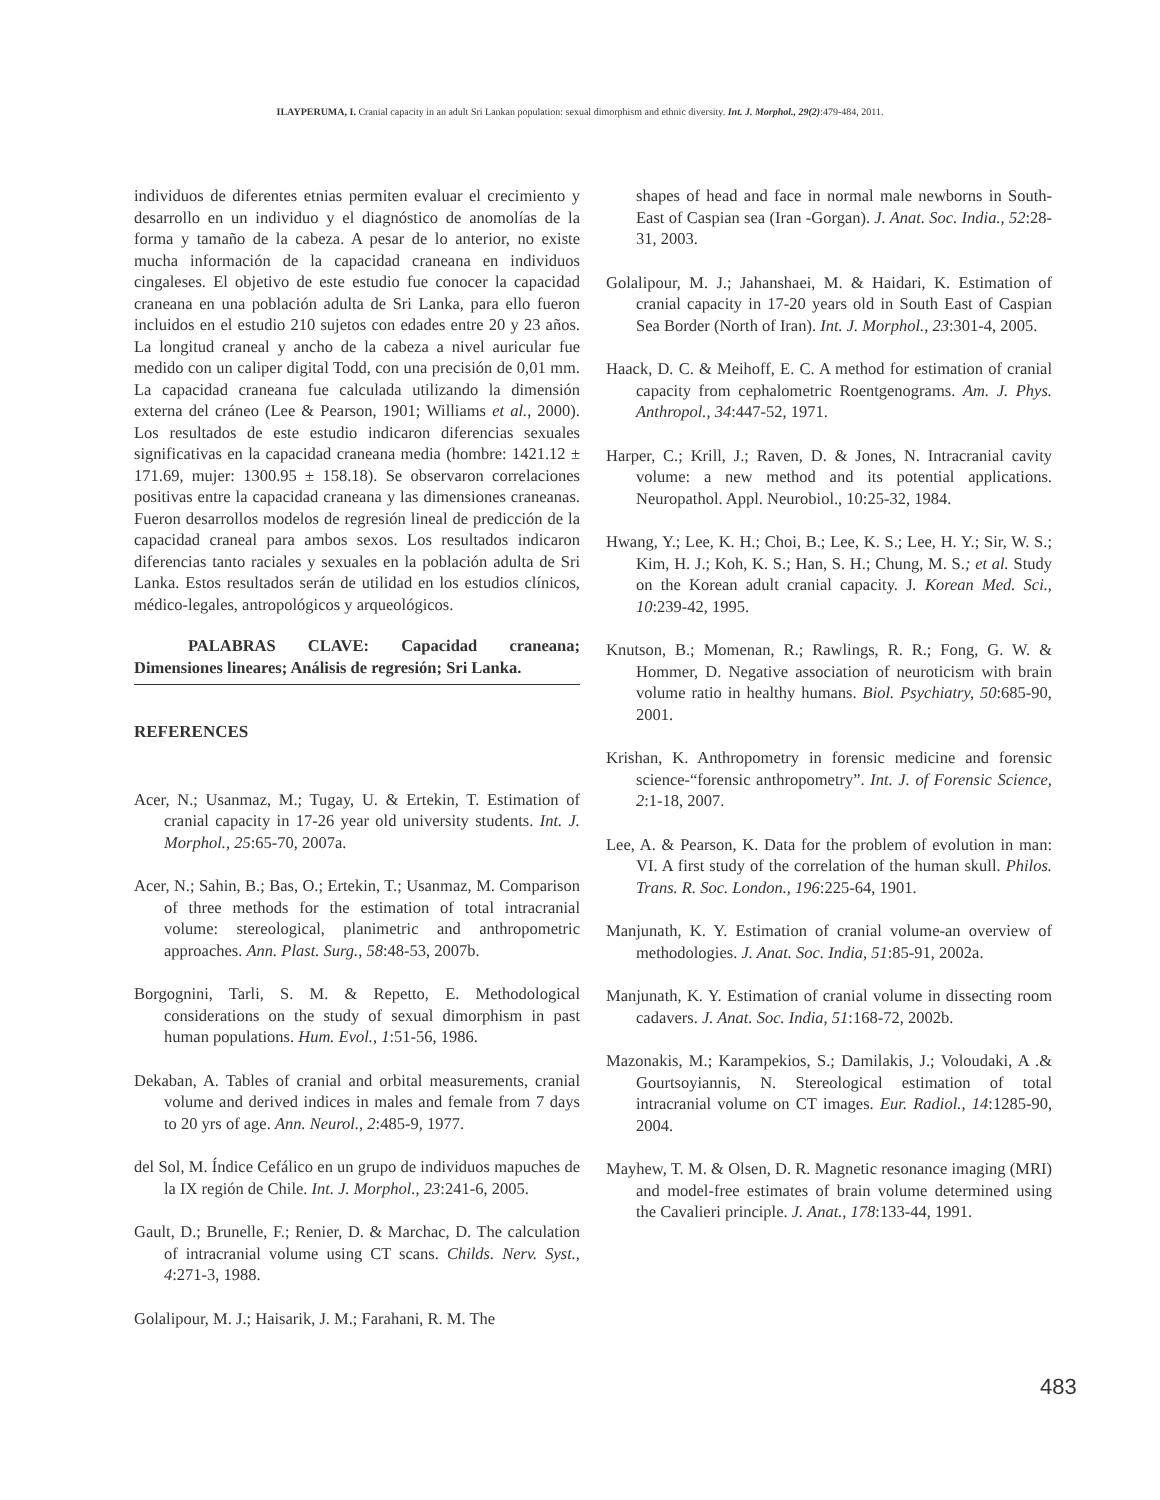ILAYPERUMA, I. Cranial capacity in an adult Sri Lankan population: sexual dimorphism and ethnic diversity. Int. J. Morphol., 29(2):479-484, 2011.
individuos de diferentes etnias permiten evaluar el crecimiento y desarrollo en un individuo y el diagnóstico de anomolías de la forma y tamaño de la cabeza. A pesar de lo anterior, no existe mucha información de la capacidad craneana en individuos cingaleses. El objetivo de este estudio fue conocer la capacidad craneana en una población adulta de Sri Lanka, para ello fueron incluidos en el estudio 210 sujetos con edades entre 20 y 23 años. La longitud craneal y ancho de la cabeza a nivel auricular fue medido con un caliper digital Todd, con una precisión de 0,01 mm. La capacidad craneana fue calculada utilizando la dimensión externa del cráneo (Lee & Pearson, 1901; Williams et al., 2000). Los resultados de este estudio indicaron diferencias sexuales significativas en la capacidad craneana media (hombre: 1421.12 ± 171.69, mujer: 1300.95 ± 158.18). Se observaron correlaciones positivas entre la capacidad craneana y las dimensiones craneanas. Fueron desarrollos modelos de regresión lineal de predicción de la capacidad craneal para ambos sexos. Los resultados indicaron diferencias tanto raciales y sexuales en la población adulta de Sri Lanka. Estos resultados serán de utilidad en los estudios clínicos, médico-legales, antropológicos y arqueológicos.
PALABRAS CLAVE: Capacidad craneana; Dimensiones lineares; Análisis de regresión; Sri Lanka.
REFERENCES
Acer, N.; Usanmaz, M.; Tugay, U. & Ertekin, T. Estimation of cranial capacity in 17-26 year old university students. Int. J. Morphol., 25:65-70, 2007a.
Acer, N.; Sahin, B.; Bas, O.; Ertekin, T.; Usanmaz, M. Comparison of three methods for the estimation of total intracranial volume: stereological, planimetric and anthropometric approaches. Ann. Plast. Surg., 58:48-53, 2007b.
Borgognini, Tarli, S. M. & Repetto, E. Methodological considerations on the study of sexual dimorphism in past human populations. Hum. Evol., 1:51-56, 1986.
Dekaban, A. Tables of cranial and orbital measurements, cranial volume and derived indices in males and female from 7 days to 20 yrs of age. Ann. Neurol., 2:485-9, 1977.
del Sol, M. Índice Cefálico en un grupo de individuos mapuches de la IX región de Chile. Int. J. Morphol., 23:241-6, 2005.
Gault, D.; Brunelle, F.; Renier, D. & Marchac, D. The calculation of intracranial volume using CT scans. Childs. Nerv. Syst., 4:271-3, 1988.
Golalipour, M. J.; Haisarik, J. M.; Farahani, R. M. The
shapes of head and face in normal male newborns in South-East of Caspian sea (Iran -Gorgan). J. Anat. Soc. India., 52:28-31, 2003.
Golalipour, M. J.; Jahanshaei, M. & Haidari, K. Estimation of cranial capacity in 17-20 years old in South East of Caspian Sea Border (North of Iran). Int. J. Morphol., 23:301-4, 2005.
Haack, D. C. & Meihoff, E. C. A method for estimation of cranial capacity from cephalometric Roentgenograms. Am. J. Phys. Anthropol., 34:447-52, 1971.
Harper, C.; Krill, J.; Raven, D. & Jones, N. Intracranial cavity volume: a new method and its potential applications. Neuropathol. Appl. Neurobiol., 10:25-32, 1984.
Hwang, Y.; Lee, K. H.; Choi, B.; Lee, K. S.; Lee, H. Y.; Sir, W. S.; Kim, H. J.; Koh, K. S.; Han, S. H.; Chung, M. S.; et al. Study on the Korean adult cranial capacity. J. Korean Med. Sci., 10:239-42, 1995.
Knutson, B.; Momenan, R.; Rawlings, R. R.; Fong, G. W. & Hommer, D. Negative association of neuroticism with brain volume ratio in healthy humans. Biol. Psychiatry, 50:685-90, 2001.
Krishan, K. Anthropometry in forensic medicine and forensic science-“forensic anthropometry”. Int. J. of Forensic Science, 2:1-18, 2007.
Lee, A. & Pearson, K. Data for the problem of evolution in man: VI. A first study of the correlation of the human skull. Philos. Trans. R. Soc. London., 196:225-64, 1901.
Manjunath, K. Y. Estimation of cranial volume-an overview of methodologies. J. Anat. Soc. India, 51:85-91, 2002a.
Manjunath, K. Y. Estimation of cranial volume in dissecting room cadavers. J. Anat. Soc. India, 51:168-72, 2002b.
Mazonakis, M.; Karampekios, S.; Damilakis, J.; Voloudaki, A .& Gourtsoyiannis, N. Stereological estimation of total intracranial volume on CT images. Eur. Radiol., 14:1285-90, 2004.
Mayhew, T. M. & Olsen, D. R. Magnetic resonance imaging (MRI) and model-free estimates of brain volume determined using the Cavalieri principle. J. Anat., 178:133-44, 1991.
483